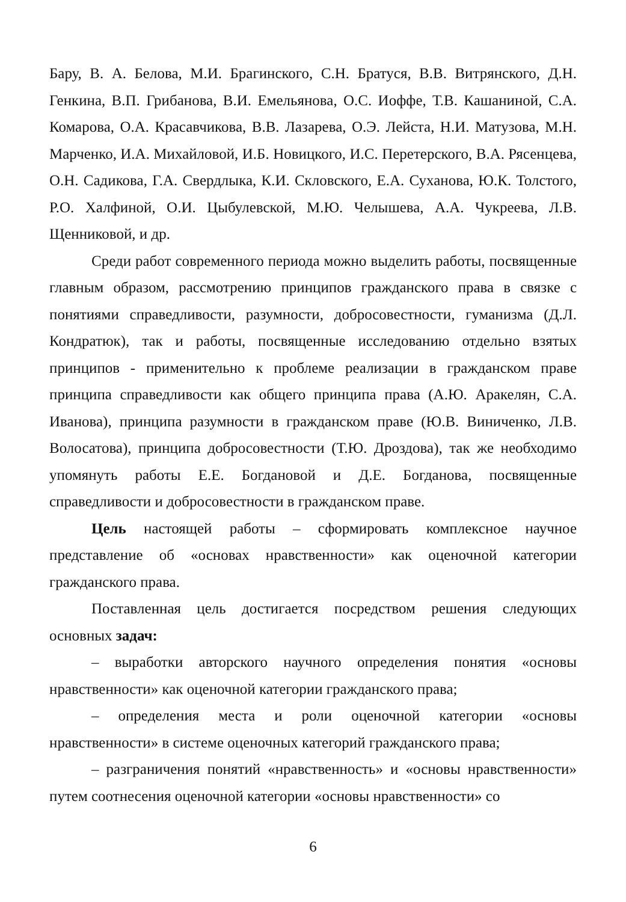Бару, В. А. Белова, М.И. Брагинского, С.Н. Братуся, В.В. Витрянского, Д.Н. Генкина, В.П. Грибанова, В.И. Емельянова, О.С. Иоффе, Т.В. Кашаниной, С.А. Комарова, О.А. Красавчикова, В.В. Лазарева, О.Э. Лейста, Н.И. Матузова, М.Н. Марченко, И.А. Михайловой, И.Б. Новицкого, И.С. Перетерского, В.А. Рясенцева, О.Н. Садикова, Г.А. Свердлыка, К.И. Скловского, Е.А. Суханова, Ю.К. Толстого, Р.О. Халфиной, О.И. Цыбулевской, М.Ю. Челышева, А.А. Чукреева, Л.В. Щенниковой, и др.
Среди работ современного периода можно выделить работы, посвященные главным образом, рассмотрению принципов гражданского права в связке с понятиями справедливости, разумности, добросовестности, гуманизма (Д.Л. Кондратюк), так и работы, посвященные исследованию отдельно взятых принципов - применительно к проблеме реализации в гражданском праве принципа справедливости как общего принципа права (А.Ю. Аракелян, С.А. Иванова), принципа разумности в гражданском праве (Ю.В. Виниченко, Л.В. Волосатова), принципа добросовестности (Т.Ю. Дроздова), так же необходимо упомянуть работы Е.Е. Богдановой и Д.Е. Богданова, посвященные справедливости и добросовестности в гражданском праве.
Цель настоящей работы – сформировать комплексное научное представление об «основах нравственности» как оценочной категории гражданского права.
Поставленная цель достигается посредством решения следующих основных задач:
– выработки авторского научного определения понятия «основы нравственности» как оценочной категории гражданского права;
– определения места и роли оценочной категории «основы нравственности» в системе оценочных категорий гражданского права;
– разграничения понятий «нравственность» и «основы нравственности» путем соотнесения оценочной категории «основы нравственности» со
6